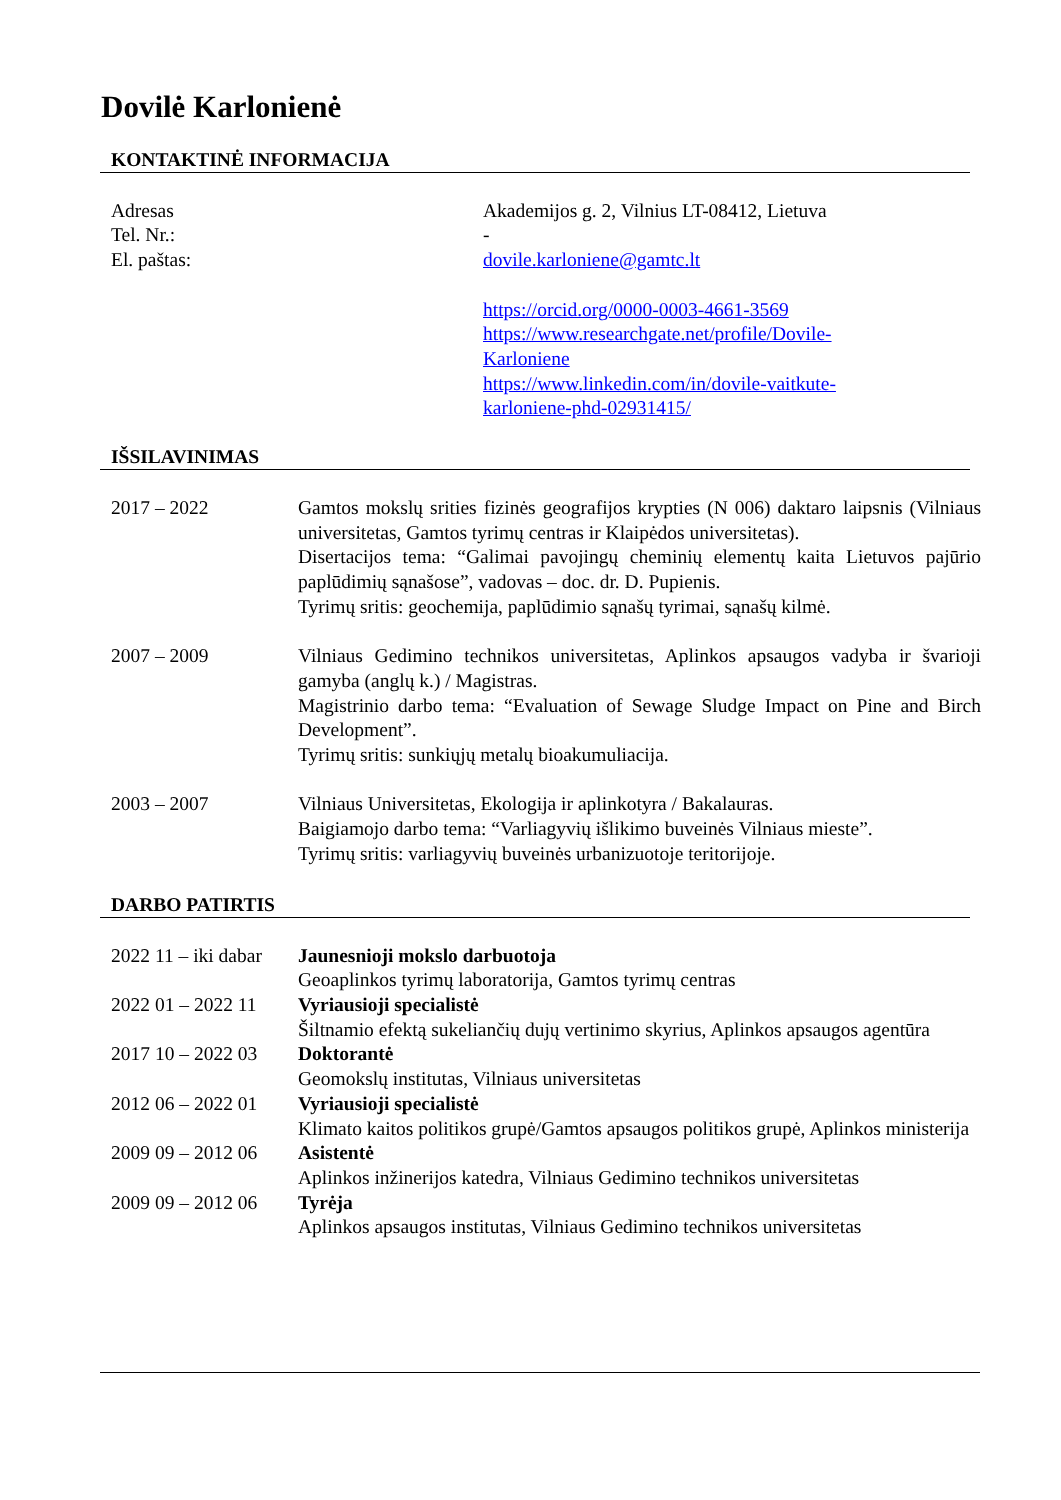Dovilė Karlonienė
KONTAKTINĖ INFORMACIJA
| Adresas Tel. Nr.: El. paštas: | Akademijos g. 2, Vilnius LT-08412, Lietuva - dovile.karloniene@gamtc.lt https://orcid.org/0000-0003-4661-3569 https://www.researchgate.net/profile/Dovile- Karloniene https://www.linkedin.com/in/dovile-vaitkute- karloniene-phd-02931415/ |
IŠSILAVINIMAS
| 2017 – 2022 | Gamtos mokslų srities fizinės geografijos krypties (N 006) daktaro laipsnis (Vilniaus universitetas, Gamtos tyrimų centras ir Klaipėdos universitetas). Disertacijos tema: “Galimai pavojingų cheminių elementų kaita Lietuvos pajūrio paplūdimių sąnašose”, vadovas – doc. dr. D. Pupienis. Tyrimų sritis: geochemija, paplūdimio sąnašų tyrimai, sąnašų kilmė. |
| 2007 – 2009 | Vilniaus Gedimino technikos universitetas, Aplinkos apsaugos vadyba ir švarioji gamyba (anglų k.) / Magistras. Magistrinio darbo tema: “Evaluation of Sewage Sludge Impact on Pine and Birch Development”. Tyrimų sritis: sunkiųjų metalų bioakumuliacija. |
| 2003 – 2007 | Vilniaus Universitetas, Ekologija ir aplinkotyra / Bakalauras. Baigiamojo darbo tema: “Varliagyvių išlikimo buveinės Vilniaus mieste”. Tyrimų sritis: varliagyvių buveinės urbanizuotoje teritorijoje. |
DARBO PATIRTIS
| 2022 11 – iki dabar | Jaunesnioji mokslo darbuotoja Geoaplinkos tyrimų laboratorija, Gamtos tyrimų centras |
| 2022 01 – 2022 11 | Vyriausioji specialistė Šiltnamio efektą sukeliančių dujų vertinimo skyrius, Aplinkos apsaugos agentūra |
| 2017 10 – 2022 03 | Doktorantė Geomokslų institutas, Vilniaus universitetas |
| 2012 06 – 2022 01 | Vyriausioji specialistė Klimato kaitos politikos grupė/Gamtos apsaugos politikos grupė, Aplinkos ministerija |
| 2009 09 – 2012 06 | Asistentė Aplinkos inžinerijos katedra, Vilniaus Gedimino technikos universitetas |
| 2009 09 – 2012 06 | Tyrėja Aplinkos apsaugos institutas, Vilniaus Gedimino technikos universitetas |